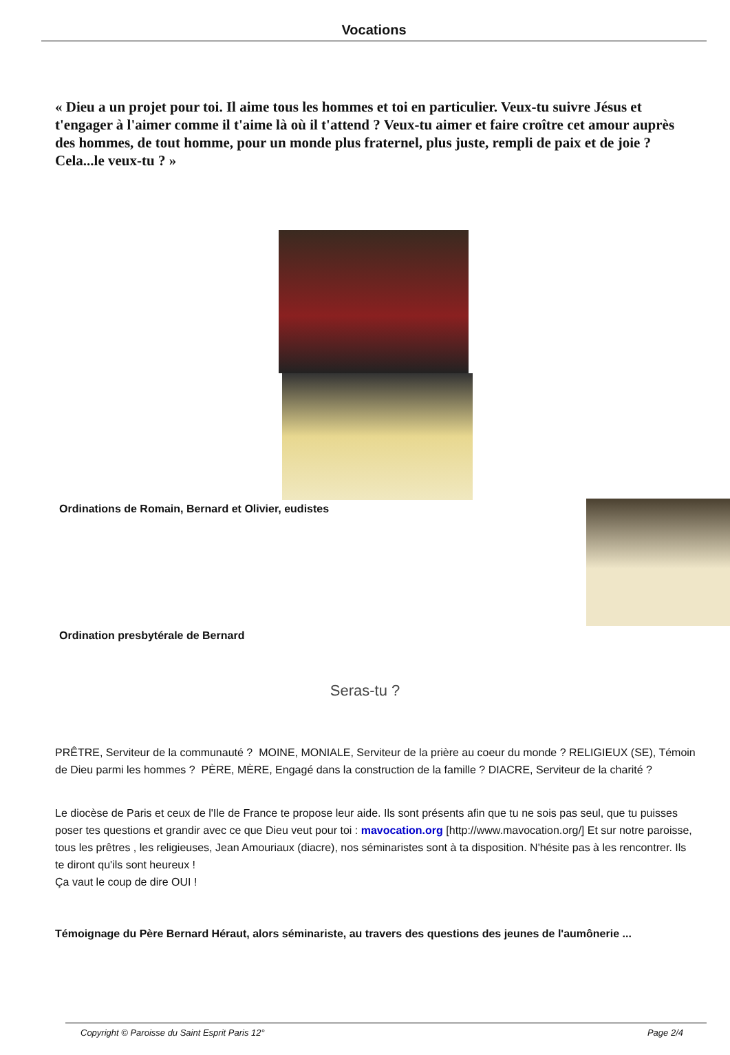Vocations
« Dieu a un projet pour toi. Il aime tous les hommes et toi en particulier. Veux-tu suivre Jésus et t'engager à l'aimer comme il t'aime là où il t'attend ? Veux-tu aimer et faire croître cet amour auprès des hommes, de tout homme, pour un monde plus fraternel, plus juste, rempli de paix et de joie ? Cela...le veux-tu ? »
Ordinations de Romain, Bernard et Olivier, eudistes
Ordination presbytérale de Bernard
Seras-tu ?
PRÊTRE, Serviteur de la communauté ? MOINE, MONIALE, Serviteur de la prière au coeur du monde ? RELIGIEUX (SE), Témoin de Dieu parmi les hommes ? PÈRE, MÈRE, Engagé dans la construction de la famille ? DIACRE, Serviteur de la charité ?
Le diocèse de Paris et ceux de l'Ile de France te propose leur aide. Ils sont présents afin que tu ne sois pas seul, que tu puisses poser tes questions et grandir avec ce que Dieu veut pour toi : mavocation.org [http://www.mavocation.org/] Et sur notre paroisse, tous les prêtres , les religieuses, Jean Amouriaux (diacre), nos séminaristes sont à ta disposition. N'hésite pas à les rencontrer. Ils te diront qu'ils sont heureux !
Ça vaut le coup de dire OUI !
Témoignage du Père Bernard Héraut, alors séminariste, au travers des questions des jeunes de l'aumônerie ...
Copyright © Paroisse du Saint Esprit Paris 12° Page 2/4